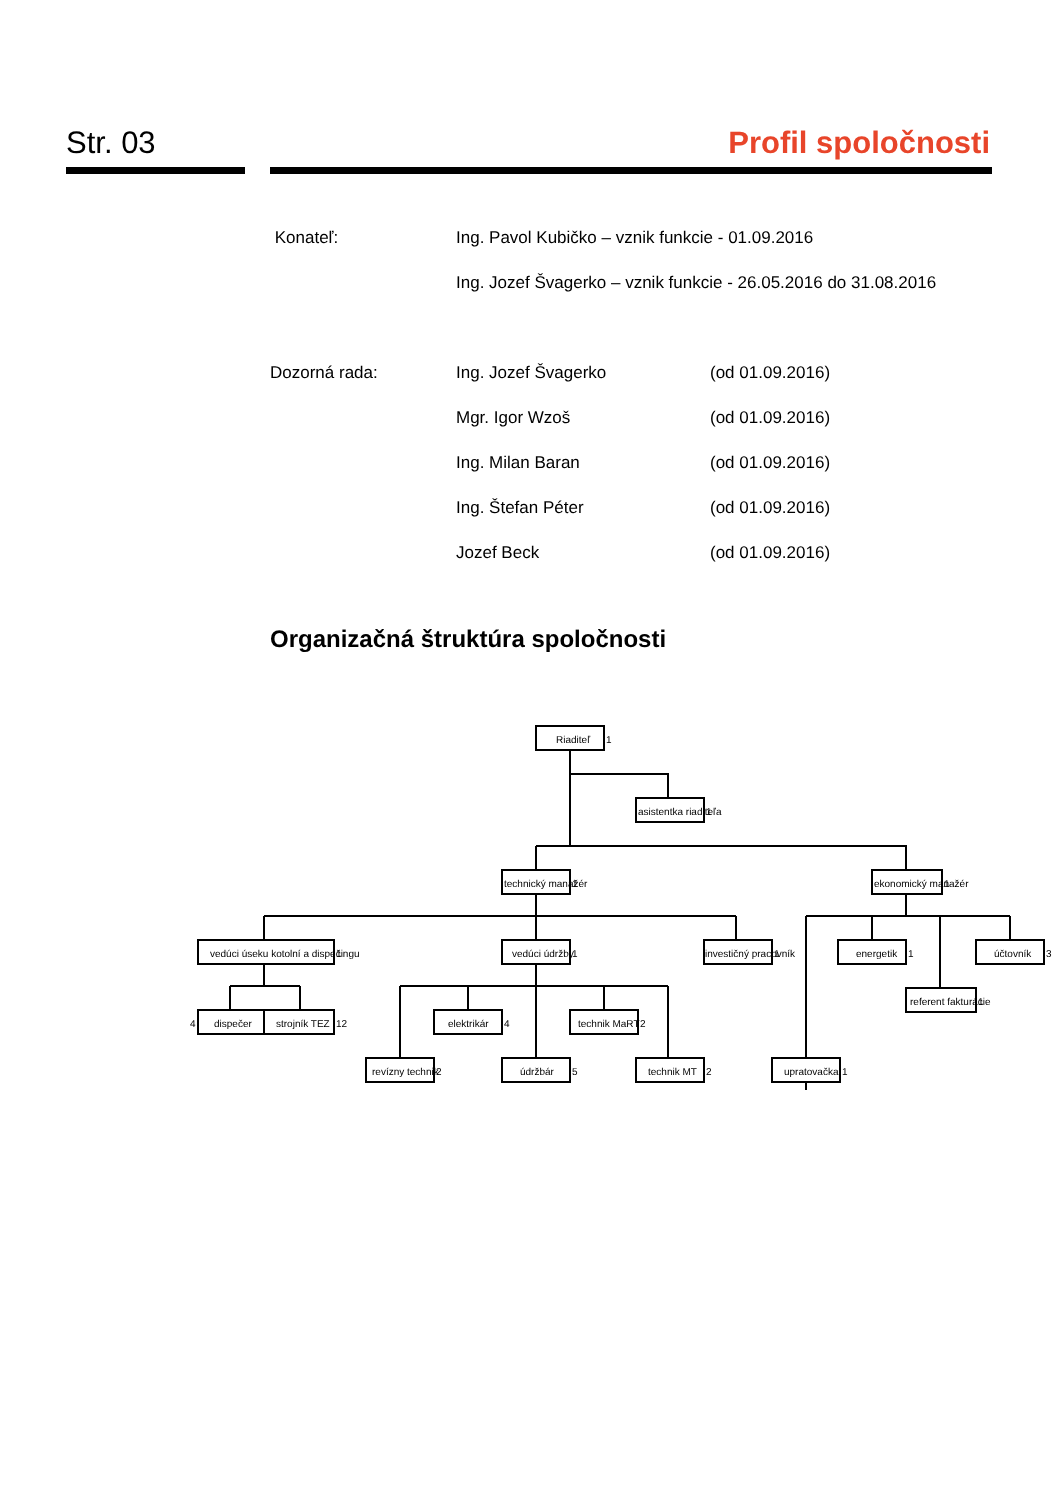Str. 03 Profil spoločnosti
Konateľ: Ing. Pavol Kubičko – vznik funkcie - 01.09.2016
Ing. Jozef Švagerko – vznik funkcie - 26.05.2016 do 31.08.2016
Dozorná rada: Ing. Jozef Švagerko (od 01.09.2016)
Mgr. Igor Wzoš (od 01.09.2016)
Ing. Milan Baran (od 01.09.2016)
Ing. Štefan Péter (od 01.09.2016)
Jozef Beck (od 01.09.2016)
Organizačná štruktúra spoločnosti
Riaditeľ
1
asistentka riaditeľa
1
technický manažér
1
ekonomický manažér
1
vedúci úseku kotolní a dispečingu
1
vedúci údržby
1
investičný pracovník
1
energetik
1
účtovník
3
4
dispečer
strojník TEZ
12
elektrikár
4
technik MaRT
2
referent fakturácie
1
revízny technik
2
údržbár
5
technik MT
2
upratovačka
1